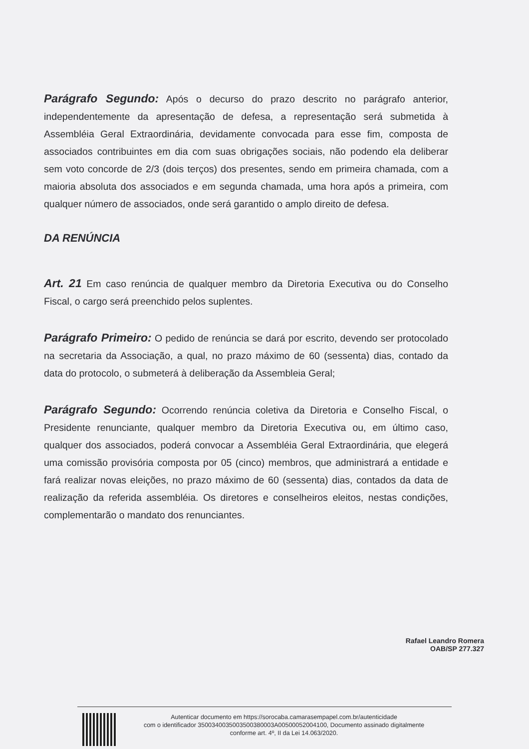Parágrafo Segundo: Após o decurso do prazo descrito no parágrafo anterior, independentemente da apresentação de defesa, a representação será submetida à Assembléia Geral Extraordinária, devidamente convocada para esse fim, composta de associados contribuintes em dia com suas obrigações sociais, não podendo ela deliberar sem voto concorde de 2/3 (dois terços) dos presentes, sendo em primeira chamada, com a maioria absoluta dos associados e em segunda chamada, uma hora após a primeira, com qualquer número de associados, onde será garantido o amplo direito de defesa.
DA RENÚNCIA
Art. 21 Em caso renúncia de qualquer membro da Diretoria Executiva ou do Conselho Fiscal, o cargo será preenchido pelos suplentes.
Parágrafo Primeiro: O pedido de renúncia se dará por escrito, devendo ser protocolado na secretaria da Associação, a qual, no prazo máximo de 60 (sessenta) dias, contado da data do protocolo, o submeterá à deliberação da Assembleia Geral;
Parágrafo Segundo: Ocorrendo renúncia coletiva da Diretoria e Conselho Fiscal, o Presidente renunciante, qualquer membro da Diretoria Executiva ou, em último caso, qualquer dos associados, poderá convocar a Assembléia Geral Extraordinária, que elegerá uma comissão provisória composta por 05 (cinco) membros, que administrará a entidade e fará realizar novas eleições, no prazo máximo de 60 (sessenta) dias, contados da data de realização da referida assembléia. Os diretores e conselheiros eleitos, nestas condições, complementarão o mandato dos renunciantes.
Rafael Leandro Romera
OAB/SP 277.327
Autenticar documento em https://sorocaba.camarasempapel.com.br/autenticidade
com o identificador 3500340035003500380003A00500052004100, Documento assinado digitalmente
conforme art. 4º, II da Lei 14.063/2020.